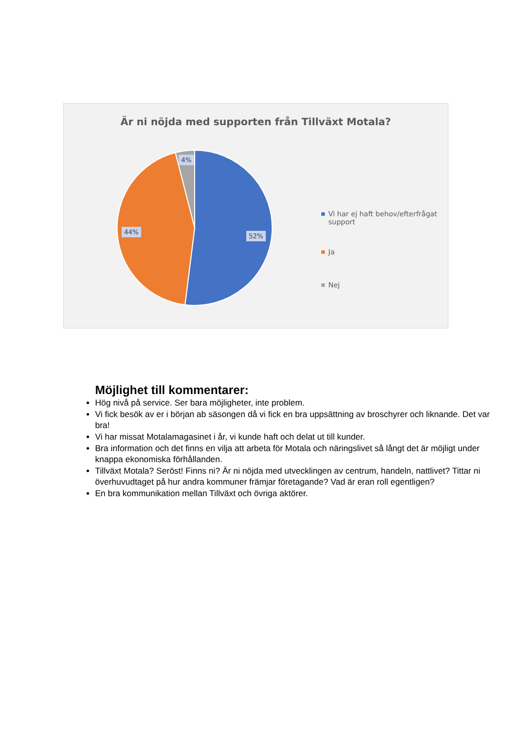Är ni nöjda med supporten från Tillväxt Motala?
4%
44%
52%
Vi har ej haft behov/efterfrågat support
Ja
Nej
Möjlighet till kommentarer:
Hög nivå på service. Ser bara möjligheter, inte problem.
Vi fick besök av er i början ab säsongen då vi fick en bra uppsättning av broschyrer och liknande. Det var bra!
Vi har missat Motalamagasinet i år, vi kunde haft och delat ut till kunder.
Bra information och det finns en vilja att arbeta för Motala och näringslivet så långt det är möjligt under knappa ekonomiska förhållanden.
Tillväxt Motala? Seröst! Finns ni? Är ni nöjda med utvecklingen av centrum, handeln, nattlivet? Tittar ni överhuvudtaget på hur andra kommuner främjar företagande? Vad är eran roll egentligen?
En bra kommunikation mellan Tillväxt och övriga aktörer.